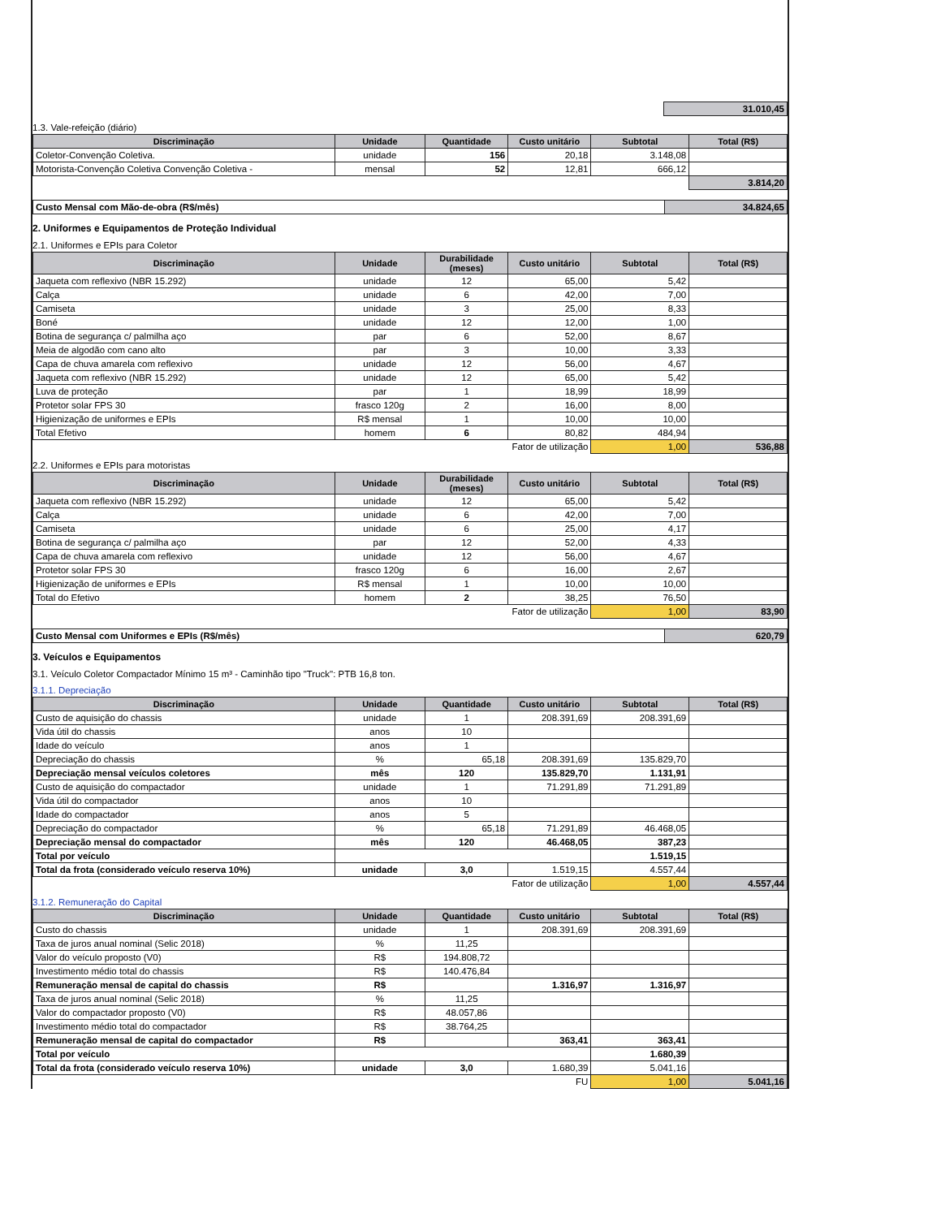| | 31.010,45 |
1.3. Vale-refeição (diário)
| Discriminação | Unidade | Quantidade | Custo unitário | Subtotal | Total (R$) |
| --- | --- | --- | --- | --- | --- |
| Coletor-Convenção Coletiva. | unidade | 156 | 20,18 | 3.148,08 | |
| Motorista-Convenção Coletiva Convenção Coletiva - | mensal | 52 | 12,81 | 666,12 | |
| | | | | | 3.814,20 |
| Custo Mensal com Mão-de-obra (R$/mês) | 34.824,65 |
2. Uniformes e Equipamentos de Proteção Individual
2.1. Uniformes e EPIs para Coletor
| Discriminação | Unidade | Durabilidade (meses) | Custo unitário | Subtotal | Total (R$) |
| --- | --- | --- | --- | --- | --- |
| Jaqueta com reflexivo (NBR 15.292) | unidade | 12 | 65,00 | 5,42 | |
| Calça | unidade | 6 | 42,00 | 7,00 | |
| Camiseta | unidade | 3 | 25,00 | 8,33 | |
| Boné | unidade | 12 | 12,00 | 1,00 | |
| Botina de segurança c/ palmilha aço | par | 6 | 52,00 | 8,67 | |
| Meia de algodão com cano alto | par | 3 | 10,00 | 3,33 | |
| Capa de chuva amarela com reflexivo | unidade | 12 | 56,00 | 4,67 | |
| Jaqueta com reflexivo (NBR 15.292) | unidade | 12 | 65,00 | 5,42 | |
| Luva de proteção | par | 1 | 18,99 | 18,99 | |
| Protetor solar FPS 30 | frasco 120g | 2 | 16,00 | 8,00 | |
| Higienização de uniformes e EPIs | R$ mensal | 1 | 10,00 | 10,00 | |
| Total Efetivo | homem | 6 | 80,82 | 484,94 | |
| Fator de utilização | | | | 1,00 | 536,88 |
2.2. Uniformes e EPIs para motoristas
| Discriminação | Unidade | Durabilidade (meses) | Custo unitário | Subtotal | Total (R$) |
| --- | --- | --- | --- | --- | --- |
| Jaqueta com reflexivo (NBR 15.292) | unidade | 12 | 65,00 | 5,42 | |
| Calça | unidade | 6 | 42,00 | 7,00 | |
| Camiseta | unidade | 6 | 25,00 | 4,17 | |
| Botina de segurança c/ palmilha aço | par | 12 | 52,00 | 4,33 | |
| Capa de chuva amarela com reflexivo | unidade | 12 | 56,00 | 4,67 | |
| Protetor solar FPS 30 | frasco 120g | 6 | 16,00 | 2,67 | |
| Higienização de uniformes e EPIs | R$ mensal | 1 | 10,00 | 10,00 | |
| Total do Efetivo | homem | 2 | 38,25 | 76,50 | |
| Fator de utilização | | | | 1,00 | 83,90 |
| Custo Mensal com Uniformes e EPIs (R$/mês) | 620,79 |
3. Veículos e Equipamentos
3.1. Veículo Coletor Compactador Mínimo 15 m³ - Caminhão tipo "Truck": PTB 16,8 ton.
3.1.1. Depreciação
| Discriminação | Unidade | Quantidade | Custo unitário | Subtotal | Total (R$) |
| --- | --- | --- | --- | --- | --- |
| Custo de aquisição do chassis | unidade | 1 | 208.391,69 | 208.391,69 | |
| Vida útil do chassis | anos | 10 | | | |
| Idade do veículo | anos | 1 | | | |
| Depreciação do chassis | % | 65,18 | 208.391,69 | 135.829,70 | |
| Depreciação mensal veículos coletores | mês | 120 | 135.829,70 | 1.131,91 | |
| Custo de aquisição do compactador | unidade | 1 | 71.291,89 | 71.291,89 | |
| Vida útil do compactador | anos | 10 | | | |
| Idade do compactador | anos | 5 | | | |
| Depreciação do compactador | % | 65,18 | 71.291,89 | 46.468,05 | |
| Depreciação mensal do compactador | mês | 120 | 46.468,05 | 387,23 | |
| Total por veículo | | | | 1.519,15 | |
| Total da frota (considerado veículo reserva 10%) | unidade | 3,0 | 1.519,15 | 4.557,44 | |
| Fator de utilização | | | | 1,00 | 4.557,44 |
3.1.2. Remuneração do Capital
| Discriminação | Unidade | Quantidade | Custo unitário | Subtotal | Total (R$) |
| --- | --- | --- | --- | --- | --- |
| Custo do chassis | unidade | 1 | 208.391,69 | 208.391,69 | |
| Taxa de juros anual nominal (Selic 2018) | % | 11,25 | | | |
| Valor do veículo proposto (V0) | R$ | 194.808,72 | | | |
| Investimento médio total do chassis | R$ | 140.476,84 | | | |
| Remuneração mensal de capital do chassis | R$ | | 1.316,97 | 1.316,97 | |
| Taxa de juros anual nominal (Selic 2018) | % | 11,25 | | | |
| Valor do compactador proposto (V0) | R$ | 48.057,86 | | | |
| Investimento médio total do compactador | R$ | 38.764,25 | | | |
| Remuneração mensal de capital do compactador | R$ | | 363,41 | 363,41 | |
| Total por veículo | | | | 1.680,39 | |
| Total da frota (considerado veículo reserva 10%) | unidade | 3,0 | 1.680,39 | 5.041,16 | |
| FU | | | | 1,00 | 5.041,16 |